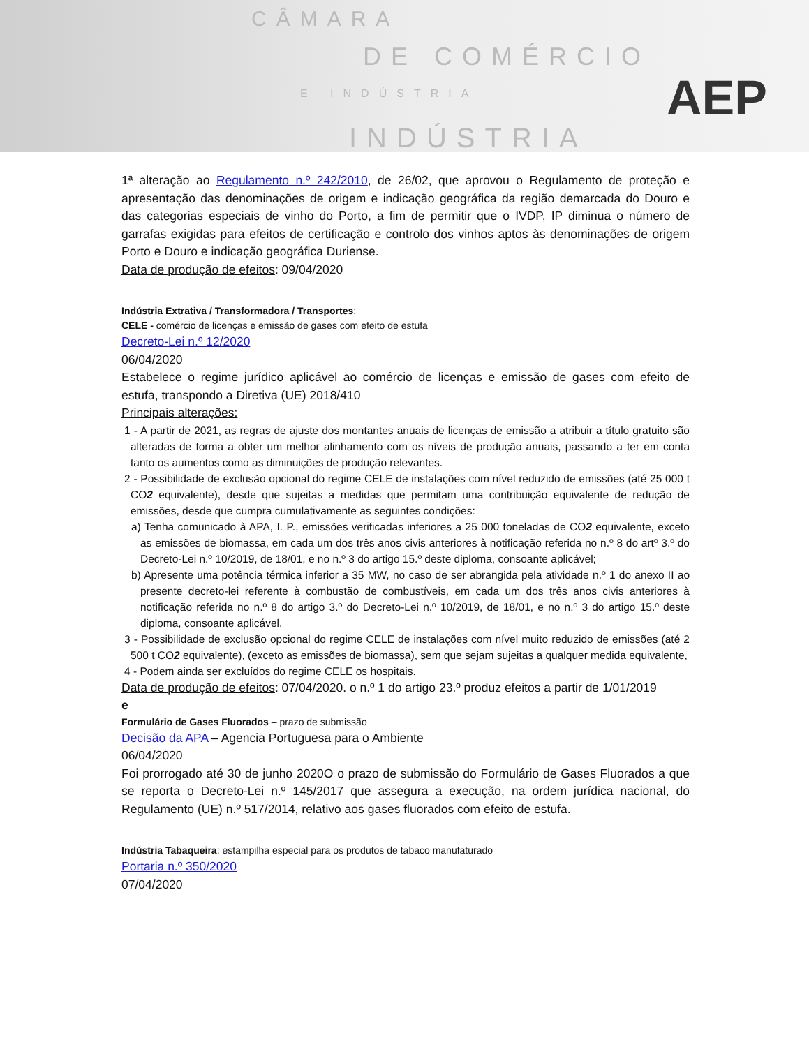CÂMARA
DE COMÉRCIO
E INDÚSTRIA
INDÚSTRIA
AEP
1ª alteração ao Regulamento n.º 242/2010, de 26/02, que aprovou o Regulamento de proteção e apresentação das denominações de origem e indicação geográfica da região demarcada do Douro e das categorias especiais de vinho do Porto, a fim de permitir que o IVDP, IP diminua o número de garrafas exigidas para efeitos de certificação e controlo dos vinhos aptos às denominações de origem Porto e Douro e indicação geográfica Duriense.
Data de produção de efeitos: 09/04/2020
Indústria Extrativa / Transformadora / Transportes:
CELE - comércio de licenças e emissão de gases com efeito de estufa
Decreto-Lei n.º 12/2020
06/04/2020
Estabelece o regime jurídico aplicável ao comércio de licenças e emissão de gases com efeito de estufa, transpondo a Diretiva (UE) 2018/410
Principais alterações:
1 - A partir de 2021, as regras de ajuste dos montantes anuais de licenças de emissão a atribuir a título gratuito são alteradas de forma a obter um melhor alinhamento com os níveis de produção anuais, passando a ter em conta tanto os aumentos como as diminuições de produção relevantes.
2 - Possibilidade de exclusão opcional do regime CELE de instalações com nível reduzido de emissões (até 25 000 t CO2 equivalente), desde que sujeitas a medidas que permitam uma contribuição equivalente de redução de emissões, desde que cumpra cumulativamente as seguintes condições:
a) Tenha comunicado à APA, I. P., emissões verificadas inferiores a 25 000 toneladas de CO2 equivalente, exceto as emissões de biomassa, em cada um dos três anos civis anteriores à notificação referida no n.º 8 do artº 3.º do Decreto-Lei n.º 10/2019, de 18/01, e no n.º 3 do artigo 15.º deste diploma, consoante aplicável;
b) Apresente uma potência térmica inferior a 35 MW, no caso de ser abrangida pela atividade n.º 1 do anexo II ao presente decreto-lei referente à combustão de combustíveis, em cada um dos três anos civis anteriores à notificação referida no n.º 8 do artigo 3.º do Decreto-Lei n.º 10/2019, de 18/01, e no n.º 3 do artigo 15.º deste diploma, consoante aplicável.
3 - Possibilidade de exclusão opcional do regime CELE de instalações com nível muito reduzido de emissões (até 2 500 t CO2 equivalente), (exceto as emissões de biomassa), sem que sejam sujeitas a qualquer medida equivalente,
4 - Podem ainda ser excluídos do regime CELE os hospitais.
Data de produção de efeitos: 07/04/2020. o n.º 1 do artigo 23.º produz efeitos a partir de 1/01/2019
e
Formulário de Gases Fluorados – prazo de submissão
Decisão da APA – Agencia Portuguesa para o Ambiente
06/04/2020
Foi prorrogado até 30 de junho 2020O o prazo de submissão do Formulário de Gases Fluorados a que se reporta o Decreto-Lei n.º 145/2017 que assegura a execução, na ordem jurídica nacional, do Regulamento (UE) n.º 517/2014, relativo aos gases fluorados com efeito de estufa.
Indústria Tabaqueira: estampilha especial para os produtos de tabaco manufaturado
Portaria n.º 350/2020
07/04/2020